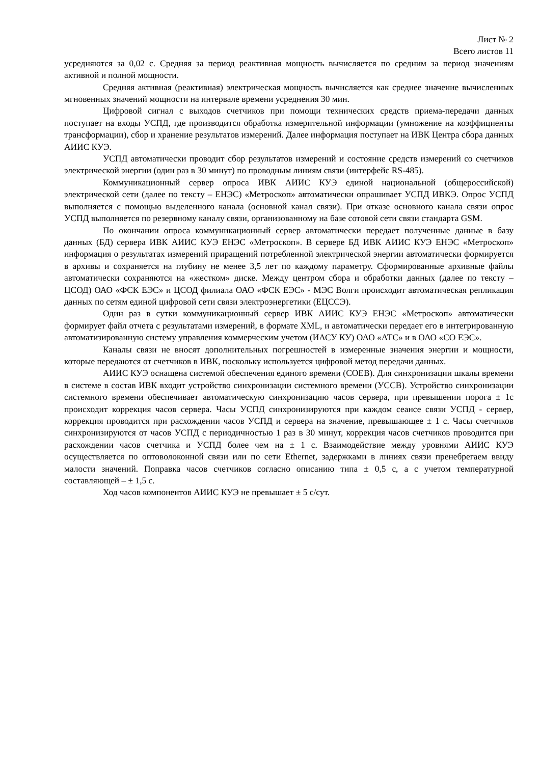Лист № 2
Всего листов 11
усредняются за 0,02 с. Средняя за период реактивная мощность вычисляется по средним за период значениям активной и полной мощности.
Средняя активная (реактивная) электрическая мощность вычисляется как среднее значение вычисленных мгновенных значений мощности на интервале времени усреднения 30 мин.
Цифровой сигнал с выходов счетчиков при помощи технических средств приема-передачи данных поступает на входы УСПД, где производится обработка измерительной информации (умножение на коэффициенты трансформации), сбор и хранение результатов измерений. Далее информация поступает на ИВК Центра сбора данных АИИС КУЭ.
УСПД автоматически проводит сбор результатов измерений и состояние средств измерений со счетчиков электрической энергии (один раз в 30 минут) по проводным линиям связи (интерфейс RS-485).
Коммуникационный сервер опроса ИВК АИИС КУЭ единой национальной (общероссийской) электрической сети (далее по тексту – ЕНЭС) «Метроскоп» автоматически опрашивает УСПД ИВКЭ. Опрос УСПД выполняется с помощью выделенного канала (основной канал связи). При отказе основного канала связи опрос УСПД выполняется по резервному каналу связи, организованному на базе сотовой сети связи стандарта GSM.
По окончании опроса коммуникационный сервер автоматически передает полученные данные в базу данных (БД) сервера ИВК АИИС КУЭ ЕНЭС «Метроскоп». В сервере БД ИВК АИИС КУЭ ЕНЭС «Метроскоп» информация о результатах измерений приращений потребленной электрической энергии автоматически формируется в архивы и сохраняется на глубину не менее 3,5 лет по каждому параметру. Сформированные архивные файлы автоматически сохраняются на «жестком» диске. Между центром сбора и обработки данных (далее по тексту – ЦСОД) ОАО «ФСК ЕЭС» и ЦСОД филиала ОАО «ФСК ЕЭС» - МЭС Волги происходит автоматическая репликация данных по сетям единой цифровой сети связи электроэнергетики (ЕЦССЭ).
Один раз в сутки коммуникационный сервер ИВК АИИС КУЭ ЕНЭС «Метроскоп» автоматически формирует файл отчета с результатами измерений, в формате XML, и автоматически передает его в интегрированную автоматизированную систему управления коммерческим учетом (ИАСУ КУ) ОАО «АТС» и в ОАО «СО ЕЭС».
Каналы связи не вносят дополнительных погрешностей в измеренные значения энергии и мощности, которые передаются от счетчиков в ИВК, поскольку используется цифровой метод передачи данных.
АИИС КУЭ оснащена системой обеспечения единого времени (СОЕВ). Для синхронизации шкалы времени в системе в состав ИВК входит устройство синхронизации системного времени (УССВ). Устройство синхронизации системного времени обеспечивает автоматическую синхронизацию часов сервера, при превышении порога ± 1с происходит коррекция часов сервера. Часы УСПД синхронизируются при каждом сеансе связи УСПД - сервер, коррекция проводится при расхождении часов УСПД и сервера на значение, превышающее ± 1 с. Часы счетчиков синхронизируются от часов УСПД с периодичностью 1 раз в 30 минут, коррекция часов счетчиков проводится при расхождении часов счетчика и УСПД более чем на ± 1 с. Взаимодействие между уровнями АИИС КУЭ осуществляется по оптоволоконной связи или по сети Ethernet, задержками в линиях связи пренебрегаем ввиду малости значений. Поправка часов счетчиков согласно описанию типа ± 0,5 с, а с учетом температурной составляющей – ± 1,5 с.
Ход часов компонентов АИИС КУЭ не превышает ± 5 с/сут.